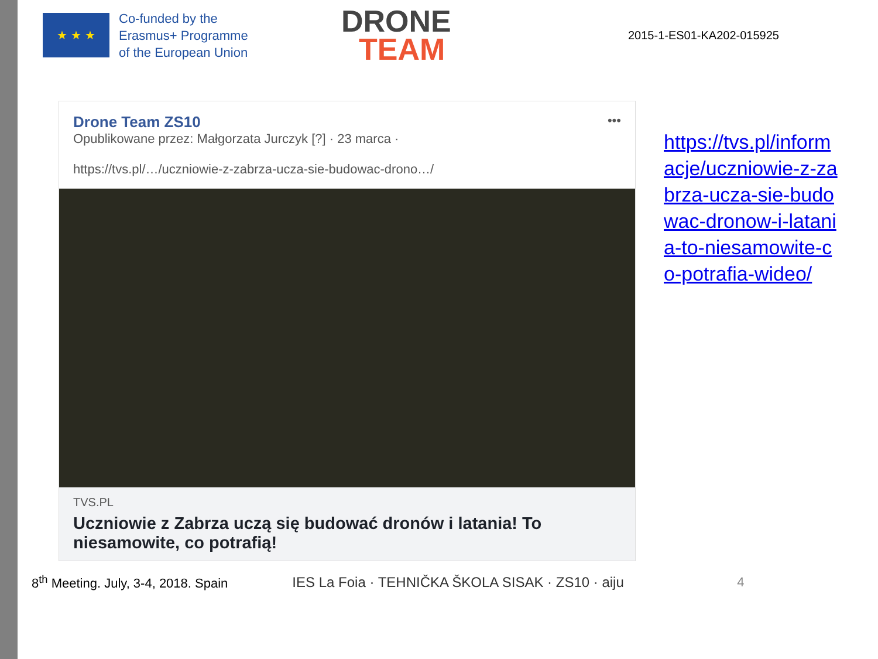★ ★ ★
Co-funded by the
Erasmus+ Programme
of the European Union
DRONE
TEAM
2015-1-ES01-KA202-015925
Drone Team ZS10 •••
Opublikowane przez: Małgorzata Jurczyk [?] · 23 marca ·
https://tvs.pl/…/uczniowie-z-zabrza-ucza-sie-budowac-drono…/
TVS.PL
Uczniowie z Zabrza uczą się budować dronów i latania! To niesamowite, co potrafią!
https://tvs.pl/informacje/uczniowie-z-zabrza-ucza-sie-budowac-dronow-i-latania-to-niesamowite-co-potrafia-wideo/
8<sup>th</sup> Meeting. July, 3-4, 2018. Spain
IES La Foia · TEHNIČKA ŠKOLA SISAK · ZS10 · aiju
4